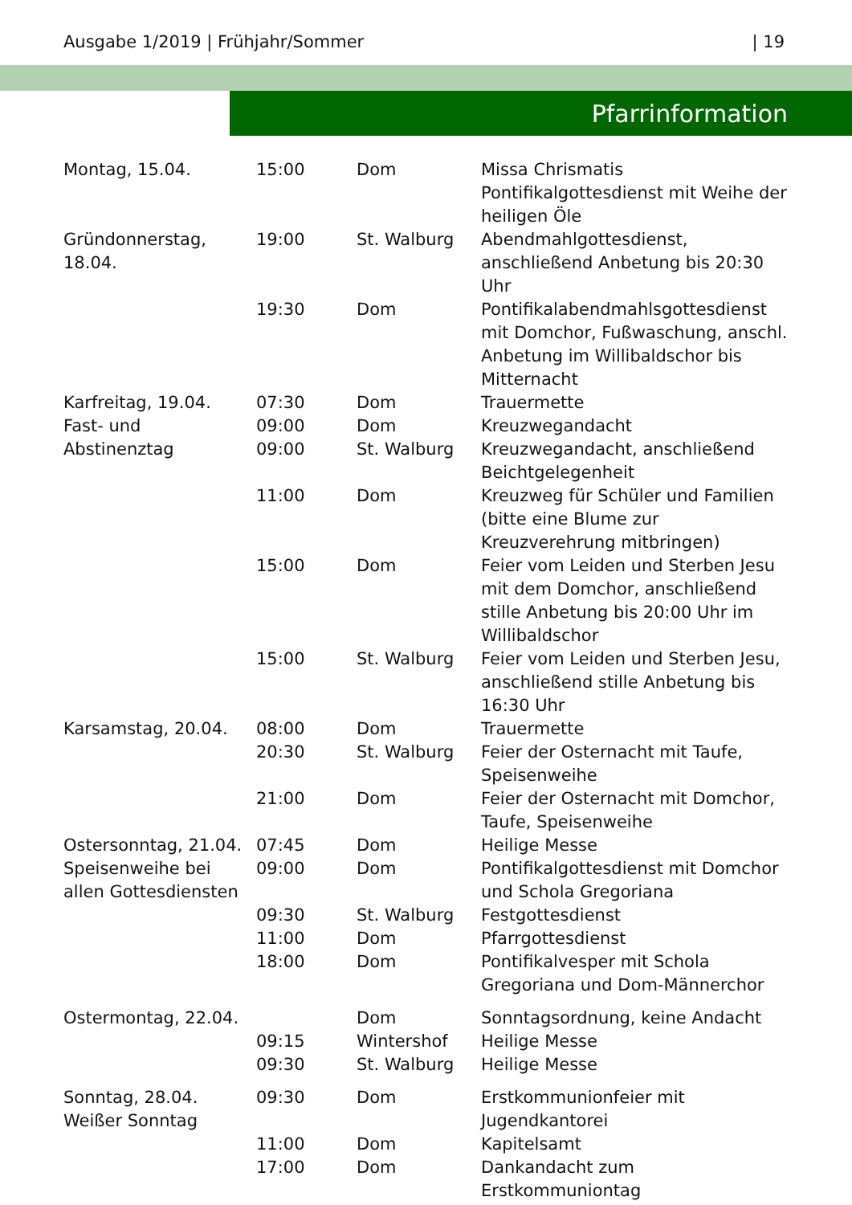Ausgabe 1/2019 | Frühjahr/Sommer | 19
Pfarrinformation
| Montag, 15.04. | 15:00 | Dom | Missa Chrismatis Pontifikalgottesdienst mit Weihe der heiligen Öle |
| Gründonnerstag, 18.04. | 19:00 | St. Walburg | Abendmahlgottesdienst, anschließend Anbetung bis 20:30 Uhr |
| | 19:30 | Dom | Pontifikalabendmahlsgottesdienst mit Domchor, Fußwaschung, anschl. Anbetung im Willibaldschor bis Mitternacht |
| Karfreitag, 19.04. Fast- und Abstinenztag | 07:30 | Dom | Trauermette |
| | 09:00 | Dom | Kreuzwegandacht |
| | 09:00 | St. Walburg | Kreuzwegandacht, anschließend Beichtgelegenheit |
| | 11:00 | Dom | Kreuzweg für Schüler und Familien (bitte eine Blume zur Kreuzverehrung mitbringen) |
| | 15:00 | Dom | Feier vom Leiden und Sterben Jesu mit dem Domchor, anschließend stille Anbetung bis 20:00 Uhr im Willibaldschor |
| | 15:00 | St. Walburg | Feier vom Leiden und Sterben Jesu, anschließend stille Anbetung bis 16:30 Uhr |
| Karsamstag, 20.04. | 08:00 | Dom | Trauermette |
| | 20:30 | St. Walburg | Feier der Osternacht mit Taufe, Speisenweihe |
| | 21:00 | Dom | Feier der Osternacht mit Domchor, Taufe, Speisenweihe |
| Ostersonntag, 21.04. Speisenweihe bei allen Gottesdiensten | 07:45 | Dom | Heilige Messe |
| | 09:00 | Dom | Pontifikalgottesdienst mit Domchor und Schola Gregoriana |
| | 09:30 | St. Walburg | Festgottesdienst |
| | 11:00 | Dom | Pfarrgottesdienst |
| | 18:00 | Dom | Pontifikalvesper mit Schola Gregoriana und Dom-Männerchor |
| Ostermontag, 22.04. | | Dom | Sonntagsordnung, keine Andacht |
| | 09:15 | Wintershof | Heilige Messe |
| | 09:30 | St. Walburg | Heilige Messe |
| Sonntag, 28.04. Weißer Sonntag | 09:30 | Dom | Erstkommunionfeier mit Jugendkantorei |
| | 11:00 | Dom | Kapitelsamt |
| | 17:00 | Dom | Dankandacht zum Erstkommuniontag |